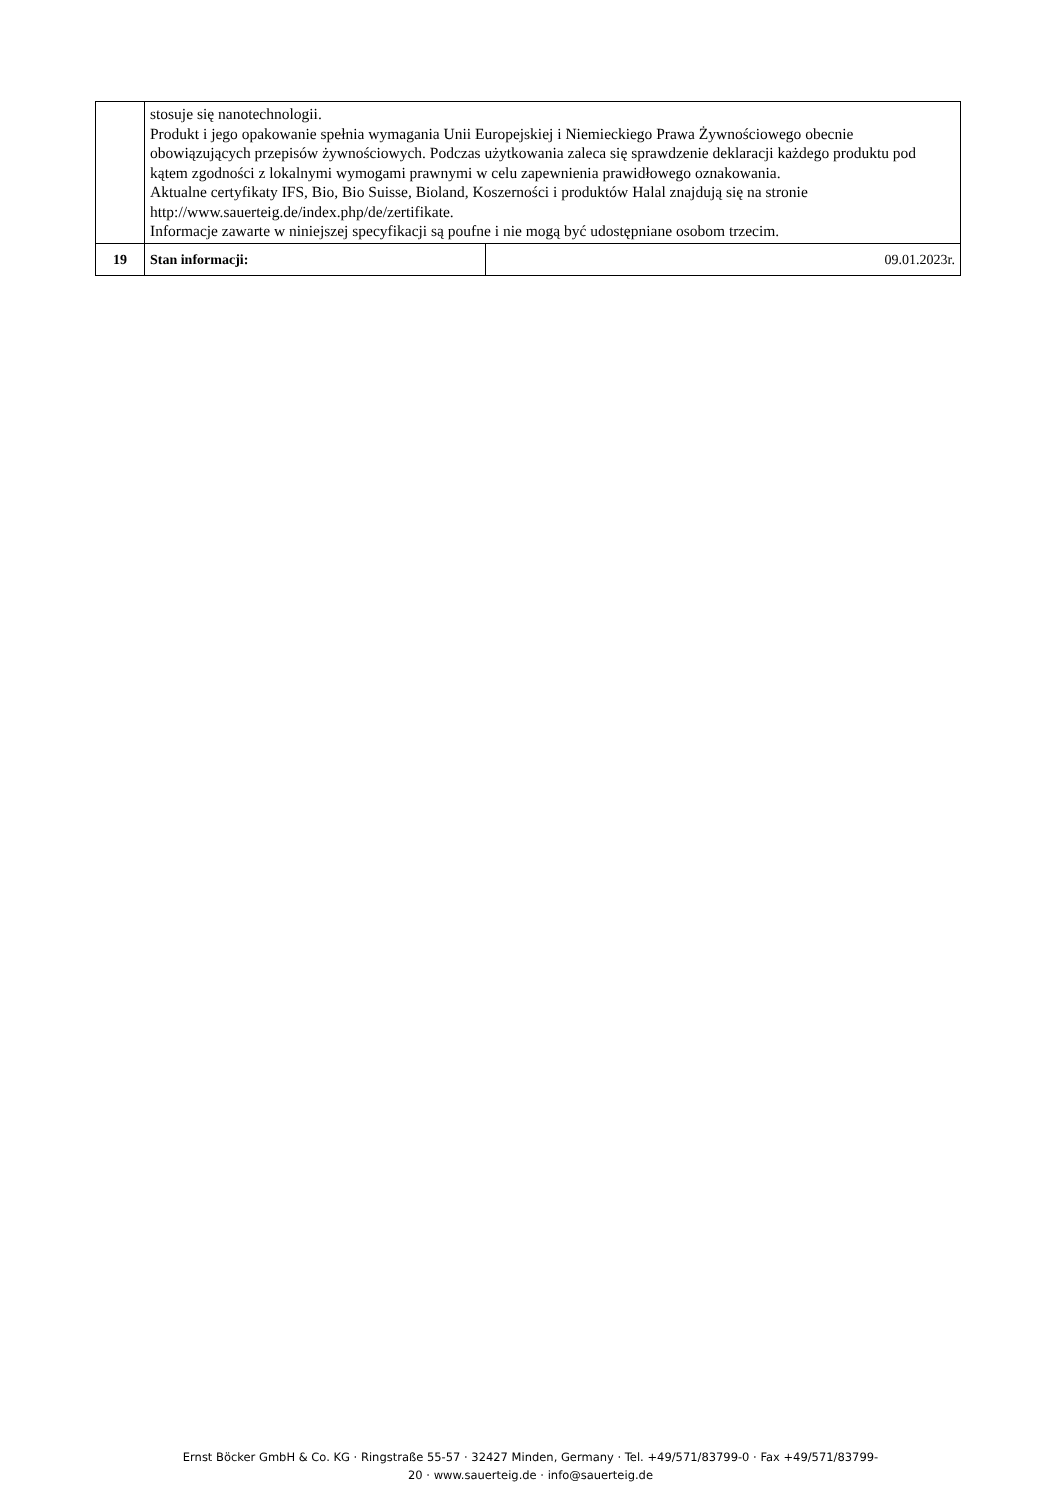| | stosuje się nanotechnologii. Produkt i jego opakowanie spełnia wymagania Unii Europejskiej i Niemieckiego Prawa Żywnościowego obecnie obowiązujących przepisów żywnościowych. Podczas użytkowania zaleca się sprawdzenie deklaracji każdego produktu pod kątem zgodności z lokalnymi wymogami prawnymi w celu zapewnienia prawidłowego oznakowania. Aktualne certyfikaty IFS, Bio, Bio Suisse, Bioland, Koszerności i produktów Halal znajdują się na stronie http://www.sauerteig.de/index.php/de/zertifikate. Informacje zawarte w niniejszej specyfikacji są poufne i nie mogą być udostępniane osobom trzecim. | |
| 19 | Stan informacji: | 09.01.2023r. |
Ernst Böcker GmbH & Co. KG · Ringstraße 55-57 · 32427 Minden, Germany · Tel. +49/571/83799-0 · Fax +49/571/83799-
20 · www.sauerteig.de · info@sauerteig.de